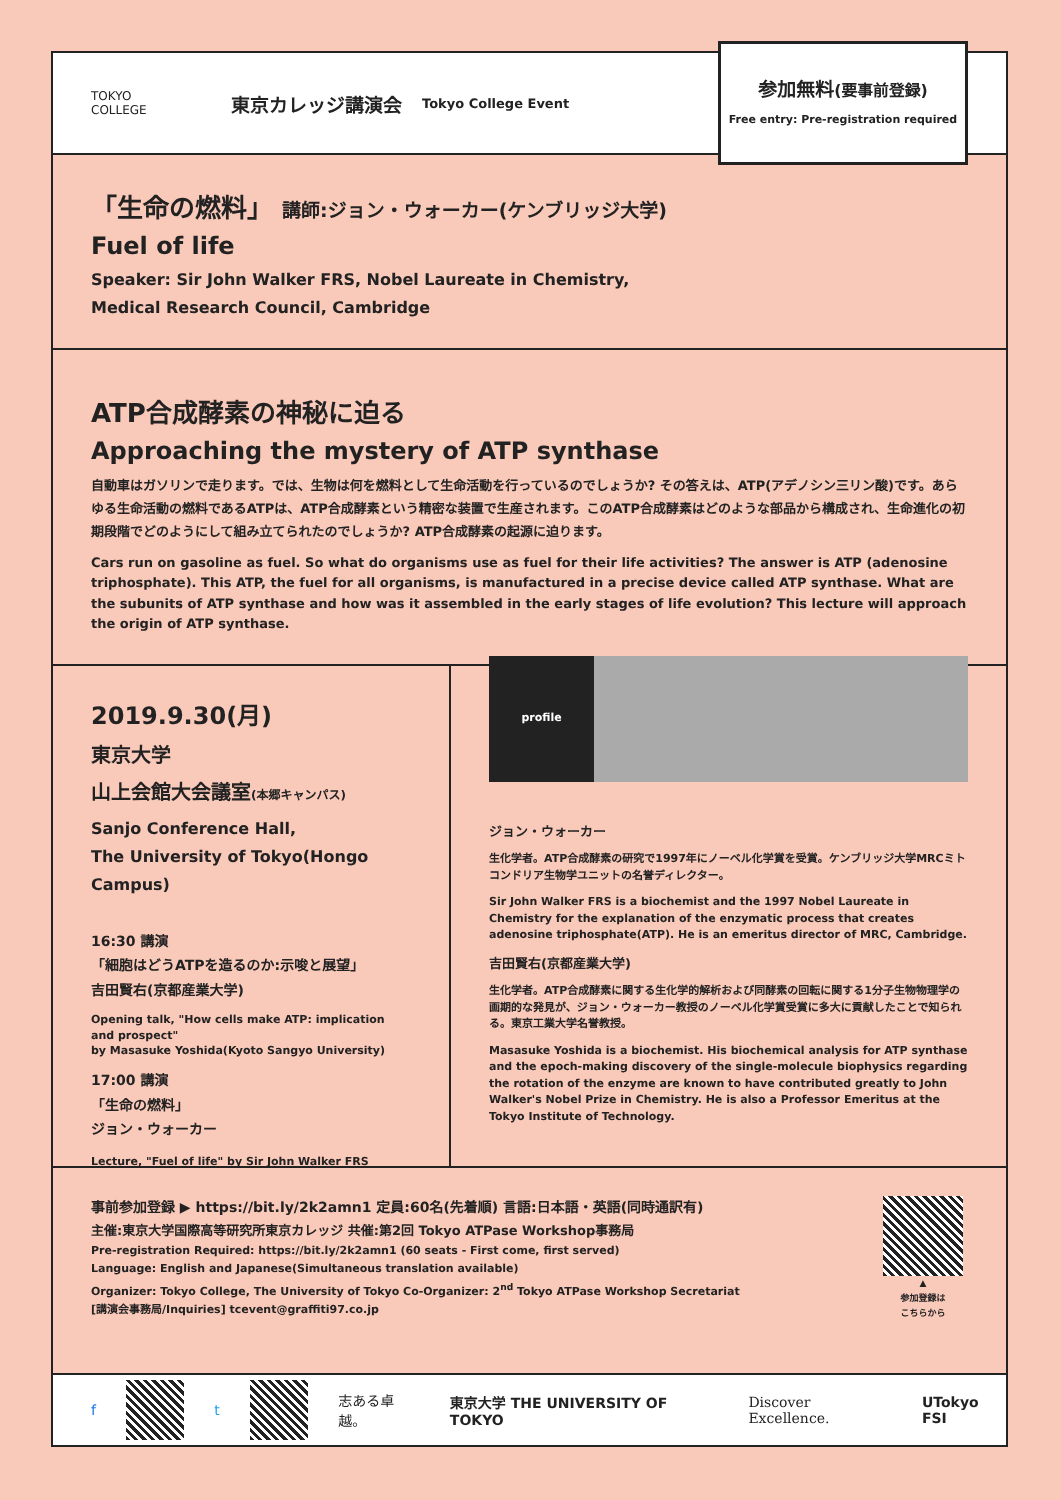TOKYO
COLLEGE
東京カレッジ講演会
Tokyo College Event
参加無料(要事前登録)
Free entry: Pre-registration required
「生命の燃料」 講師:ジョン・ウォーカー(ケンブリッジ大学)
Fuel of life
Speaker: Sir John Walker FRS, Nobel Laureate in Chemistry,
Medical Research Council, Cambridge
ATP合成酵素の神秘に迫る
Approaching the mystery of ATP synthase
自動車はガソリンで走ります。では、生物は何を燃料として生命活動を行っているのでしょうか? その答えは、ATP(アデノシン三リン酸)です。あらゆる生命活動の燃料であるATPは、ATP合成酵素という精密な装置で生産されます。このATP合成酵素はどのような部品から構成され、生命進化の初期段階でどのようにして組み立てられたのでしょうか? ATP合成酵素の起源に迫ります。
Cars run on gasoline as fuel. So what do organisms use as fuel for their life activities? The answer is ATP (adenosine triphosphate). This ATP, the fuel for all organisms, is manufactured in a precise device called ATP synthase. What are the subunits of ATP synthase and how was it assembled in the early stages of life evolution? This lecture will approach the origin of ATP synthase.
2019.9.30(月)
東京大学
山上会館大会議室(本郷キャンパス)
Sanjo Conference Hall,
The University of Tokyo(Hongo Campus)
16:30 講演
「細胞はどうATPを造るのか:示唆と展望」
吉田賢右(京都産業大学)
Opening talk, "How cells make ATP: implication and prospect"
by Masasuke Yoshida(Kyoto Sangyo University)
17:00 講演
「生命の燃料」
ジョン・ウォーカー
Lecture, "Fuel of life" by Sir John Walker FRS
profile
ジョン・ウォーカー
生化学者。ATP合成酵素の研究で1997年にノーベル化学賞を受賞。ケンブリッジ大学MRCミトコンドリア生物学ユニットの名誉ディレクター。
Sir John Walker FRS is a biochemist and the 1997 Nobel Laureate in Chemistry for the explanation of the enzymatic process that creates adenosine triphosphate(ATP). He is an emeritus director of MRC, Cambridge.
吉田賢右(京都産業大学)
生化学者。ATP合成酵素に関する生化学的解析および同酵素の回転に関する1分子生物物理学の画期的な発見が、ジョン・ウォーカー教授のノーベル化学賞受賞に多大に貢献したことで知られる。東京工業大学名誉教授。
Masasuke Yoshida is a biochemist. His biochemical analysis for ATP synthase and the epoch-making discovery of the single-molecule biophysics regarding the rotation of the enzyme are known to have contributed greatly to John Walker's Nobel Prize in Chemistry. He is also a Professor Emeritus at the Tokyo Institute of Technology.
事前参加登録 ▶ https://bit.ly/2k2amn1 定員:60名(先着順) 言語:日本語・英語(同時通訳有)
主催:東京大学国際高等研究所東京カレッジ 共催:第2回 Tokyo ATPase Workshop事務局
Pre-registration Required: https://bit.ly/2k2amn1 (60 seats - First come, first served)
Language: English and Japanese(Simultaneous translation available)
Organizer: Tokyo College, The University of Tokyo Co-Organizer: 2<sup>nd</sup> Tokyo ATPase Workshop Secretariat
[講演会事務局/Inquiries] tcevent@graffiti97.co.jp
▲
参加登録は
こちらから
f t 志ある卓越。 東京大学 THE UNIVERSITY OF TOKYO Discover Excellence. UTokyo FSI